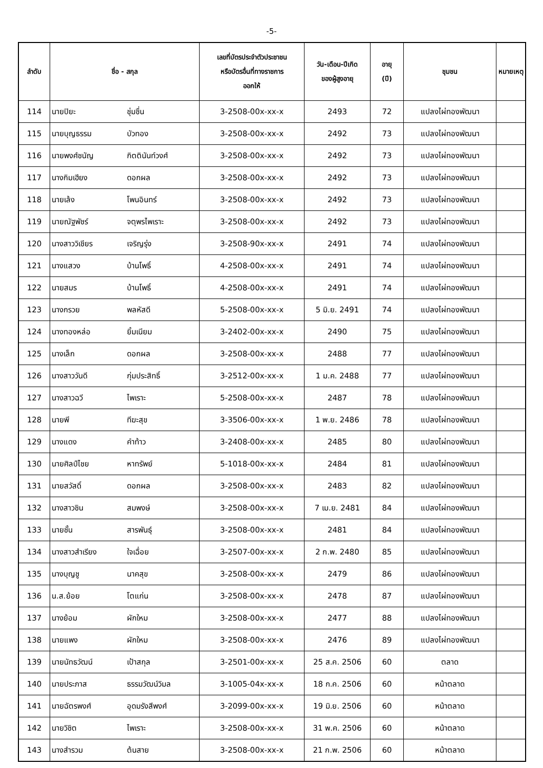-5-
| ลำดับ | ชื่อ - สกุล | | เลขที่บัตรประจำตัวประชาชน หรือบัตรอื่นที่ทางราชการ ออกให้ | วัน-เดือน-ปีเกิด ของผู้สูงอายุ | อายุ (ปี) | ชุมชน | หมายเหตุ |
| --- | --- | --- | --- | --- | --- | --- | --- |
| 114 | นายปิยะ | ชุ่มชื่น | 3-2508-00x-xx-x | 2493 | 72 | แปลงไผ่ทองพัฒนา | |
| 115 | นายบุญธรรม | บัวทอง | 3-2508-00x-xx-x | 2492 | 73 | แปลงไผ่ทองพัฒนา | |
| 116 | นายพงศ์ชนัญ | กิตตินันท์วงศ์ | 3-2508-00x-xx-x | 2492 | 73 | แปลงไผ่ทองพัฒนา | |
| 117 | นางกิมเฮียง | ดอกผล | 3-2508-00x-xx-x | 2492 | 73 | แปลงไผ่ทองพัฒนา | |
| 118 | นายเล้ง | โพนอินทร์ | 3-2508-00x-xx-x | 2492 | 73 | แปลงไผ่ทองพัฒนา | |
| 119 | นายณัฐพัชร์ | จตุพรไพเราะ | 3-2508-00x-xx-x | 2492 | 73 | แปลงไผ่ทองพัฒนา | |
| 120 | นางสาววิเชียร | เจริญรุ่ง | 3-2508-90x-xx-x | 2491 | 74 | แปลงไผ่ทองพัฒนา | |
| 121 | นางแสวง | บ้านโพธิ์ | 4-2508-00x-xx-x | 2491 | 74 | แปลงไผ่ทองพัฒนา | |
| 122 | นายสมร | บ้านโพธิ์ | 4-2508-00x-xx-x | 2491 | 74 | แปลงไผ่ทองพัฒนา | |
| 123 | นางกรวย | พลหัสดี | 5-2508-00x-xx-x | 5 มิ.ย. 2491 | 74 | แปลงไผ่ทองพัฒนา | |
| 124 | นางทองหล่อ | ยิ้มเนียม | 3-2402-00x-xx-x | 2490 | 75 | แปลงไผ่ทองพัฒนา | |
| 125 | นางเล็ก | ดอกผล | 3-2508-00x-xx-x | 2488 | 77 | แปลงไผ่ทองพัฒนา | |
| 126 | นางสาววันดี | กุ่มประสิทธิ์ | 3-2512-00x-xx-x | 1 ม.ค. 2488 | 77 | แปลงไผ่ทองพัฒนา | |
| 127 | นางสาวฉวี | ไพเราะ | 5-2508-00x-xx-x | 2487 | 78 | แปลงไผ่ทองพัฒนา | |
| 128 | นายพี | ทีฆะสุข | 3-3506-00x-xx-x | 1 พ.ย. 2486 | 78 | แปลงไผ่ทองพัฒนา | |
| 129 | นางแดง | คำท้าว | 3-2408-00x-xx-x | 2485 | 80 | แปลงไผ่ทองพัฒนา | |
| 130 | นายศิลป์ไชย | หาทรัพย์ | 5-1018-00x-xx-x | 2484 | 81 | แปลงไผ่ทองพัฒนา | |
| 131 | นายสวัสดิ์ | ดอกผล | 3-2508-00x-xx-x | 2483 | 82 | แปลงไผ่ทองพัฒนา | |
| 132 | นางสาวชิน | สมพงษ์ | 3-2508-00x-xx-x | 7 เม.ย. 2481 | 84 | แปลงไผ่ทองพัฒนา | |
| 133 | นายชั้น | สารพันธุ์ | 3-2508-00x-xx-x | 2481 | 84 | แปลงไผ่ทองพัฒนา | |
| 134 | นางสาวสำเรียง | ใจเฉื่อย | 3-2507-00x-xx-x | 2 ก.พ. 2480 | 85 | แปลงไผ่ทองพัฒนา | |
| 135 | นางบุญชู | นาคสุข | 3-2508-00x-xx-x | 2479 | 86 | แปลงไผ่ทองพัฒนา | |
| 136 | น.ส.ย้อย | โตแก่น | 3-2508-00x-xx-x | 2478 | 87 | แปลงไผ่ทองพัฒนา | |
| 137 | นางย้อม | ผักใหม | 3-2508-00x-xx-x | 2477 | 88 | แปลงไผ่ทองพัฒนา | |
| 138 | นายแพง | ผักใหม | 3-2508-00x-xx-x | 2476 | 89 | แปลงไผ่ทองพัฒนา | |
| 139 | นายนัทธวัฒน์ | เป้าสกุล | 3-2501-00x-xx-x | 25 ส.ค. 2506 | 60 | ตลาด | |
| 140 | นายประภาส | ธรรมวัฒน์วิมล | 3-1005-04x-xx-x | 18 ก.ค. 2506 | 60 | หน้าตลาด | |
| 141 | นายฉัตรพงศ์ | อุดมรังสีพงศ์ | 3-2099-00x-xx-x | 19 มิ.ย. 2506 | 60 | หน้าตลาด | |
| 142 | นายวิชิต | ไพเราะ | 3-2508-00x-xx-x | 31 พ.ค. 2506 | 60 | หน้าตลาด | |
| 143 | นางสำรวม | ต้นสาย | 3-2508-00x-xx-x | 21 ก.พ. 2506 | 60 | หน้าตลาด | |